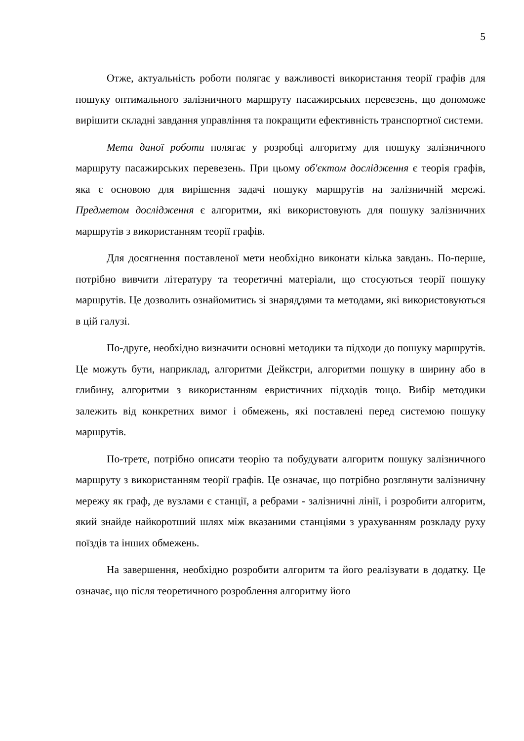5
Отже, актуальність роботи полягає у важливості використання теорії графів для пошуку оптимального залізничного маршруту пасажирських перевезень, що допоможе вирішити складні завдання управління та покращити ефективність транспортної системи.
Мета даної роботи полягає у розробці алгоритму для пошуку залізничного маршруту пасажирських перевезень. При цьому об'єктом дослідження є теорія графів, яка є основою для вирішення задачі пошуку маршрутів на залізничній мережі. Предметом дослідження є алгоритми, які використовують для пошуку залізничних маршрутів з використанням теорії графів.
Для досягнення поставленої мети необхідно виконати кілька завдань. По-перше, потрібно вивчити літературу та теоретичні матеріали, що стосуються теорії пошуку маршрутів. Це дозволить ознайомитись зі знаряддями та методами, які використовуються в цій галузі.
По-друге, необхідно визначити основні методики та підходи до пошуку маршрутів. Це можуть бути, наприклад, алгоритми Дейкстри, алгоритми пошуку в ширину або в глибину, алгоритми з використанням евристичних підходів тощо. Вибір методики залежить від конкретних вимог і обмежень, які поставлені перед системою пошуку маршрутів.
По-третє, потрібно описати теорію та побудувати алгоритм пошуку залізничного маршруту з використанням теорії графів. Це означає, що потрібно розглянути залізничну мережу як граф, де вузлами є станції, а ребрами - залізничні лінії, і розробити алгоритм, який знайде найкоротший шлях між вказаними станціями з урахуванням розкладу руху поїздів та інших обмежень.
На завершення, необхідно розробити алгоритм та його реалізувати в додатку. Це означає, що після теоретичного розроблення алгоритму його